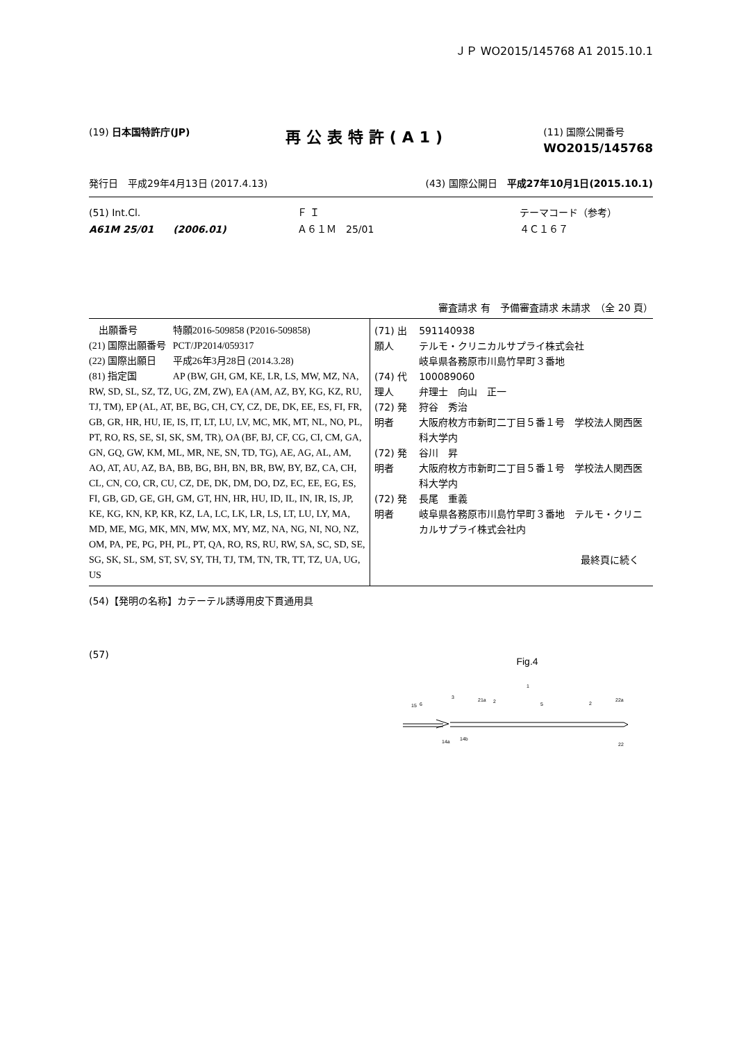ＪＰ WO2015/145768 A1 2015.10.1
(19) 日本国特許庁(JP)
再公表特許(A1)
(11) 国際公開番号
WO2015/145768
発行日　平成29年4月13日 (2017.4.13)
(43) 国際公開日　平成27年10月1日(2015.10.1)
(51) Int.Cl.
A61M 25/01　　(2006.01)
Ｆ Ｉ
Ａ６１Ｍ　25/01
テーマコード（参考）
４Ｃ１６７
審査請求 有　予備審査請求 未請求　（全 20 頁）
| 出願番号 | 特願2016-509858 (P2016-509858) |
| (21) 国際出願番号 | PCT/JP2014/059317 |
| (22) 国際出願日 | 平成26年3月28日 (2014.3.28) |
| (81) 指定国 | AP (BW, GH, GM, KE, LR, LS, MW, MZ, NA, |
RW, SD, SL, SZ, TZ, UG, ZM, ZW), EA (AM, AZ, BY, KG, KZ, RU, TJ, TM), EP (AL, AT, BE, BG, CH, CY, CZ, DE, DK, EE, ES, FI, FR, GB, GR, HR, HU, IE, IS, IT, LT, LU, LV, MC, MK, MT, NL, NO, PL, PT, RO, RS, SE, SI, SK, SM, TR), OA (BF, BJ, CF, CG, CI, CM, GA, GN, GQ, GW, KM, ML, MR, NE, SN, TD, TG), AE, AG, AL, AM, AO, AT, AU, AZ, BA, BB, BG, BH, BN, BR, BW, BY, BZ, CA, CH, CL, CN, CO, CR, CU, CZ, DE, DK, DM, DO, DZ, EC, EE, EG, ES, FI, GB, GD, GE, GH, GM, GT, HN, HR, HU, ID, IL, IN, IR, IS, JP, KE, KG, KN, KP, KR, KZ, LA, LC, LK, LR, LS, LT, LU, LY, MA, MD, ME, MG, MK, MN, MW, MX, MY, MZ, NA, NG, NI, NO, NZ, OM, PA, PE, PG, PH, PL, PT, QA, RO, RS, RU, RW, SA, SC, SD, SE, SG, SK, SL, SM, ST, SV, SY, TH, TJ, TM, TN, TR, TT, TZ, UA, UG, US
| (71) 出願人 | 591140938 テルモ・クリニカルサプライ株式会社 岐阜県各務原市川島竹早町３番地 |
| (74) 代理人 | 100089060 弁理士 向山 正一 |
| (72) 発明者 | 狩谷 秀治 大阪府枚方市新町二丁目５番１号 学校法人関西医科大学内 |
| (72) 発明者 | 谷川 昇 大阪府枚方市新町二丁目５番１号 学校法人関西医科大学内 |
| (72) 発明者 | 長尾 重義 岐阜県各務原市川島竹早町３番地 テルモ・クリニカルサプライ株式会社内 |
最終頁に続く
(54)【発明の名称】カテーテル誘導用皮下貫通用具
(57)
Fig.4
15
6
3
21a
2
5
1
2
22a
14a
14b
22